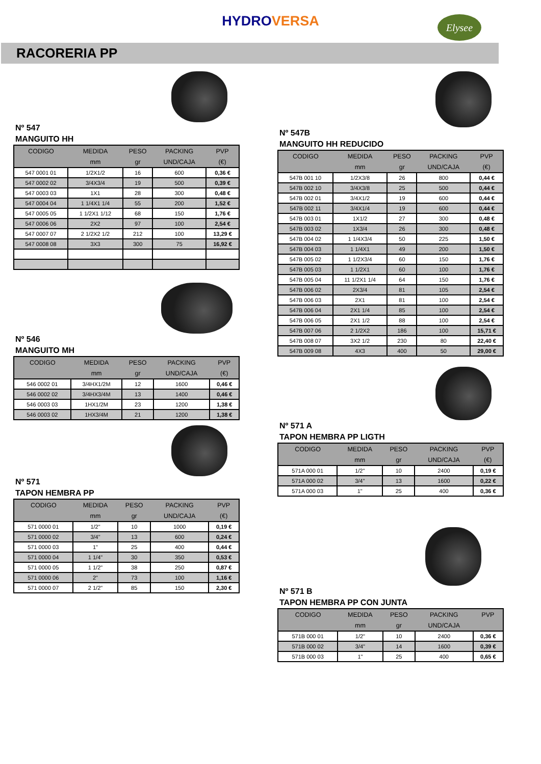HYDROVERSA
Elysee
RACORERIA PP
Nº 547
MANGUITO HH
| CODIGO | MEDIDA | PESO | PACKING | PVP |
| --- | --- | --- | --- | --- |
| | mm | gr | UND/CAJA | (€) |
| 547 0001 01 | 1/2X1/2 | 16 | 600 | 0,36 € |
| 547 0002 02 | 3/4X3/4 | 19 | 500 | 0,39 € |
| 547 0003 03 | 1X1 | 28 | 300 | 0,48 € |
| 547 0004 04 | 1 1/4X1 1/4 | 55 | 200 | 1,52 € |
| 547 0005 05 | 1 1/2X1 1/12 | 68 | 150 | 1,76 € |
| 547 0006 06 | 2X2 | 97 | 100 | 2,54 € |
| 547 0007 07 | 2 1/2X2 1/2 | 212 | 100 | 13,29 € |
| 547 0008 08 | 3X3 | 300 | 75 | 16,92 € |
Nº 546
MANGUITO MH
| CODIGO | MEDIDA | PESO | PACKING | PVP |
| --- | --- | --- | --- | --- |
| | mm | gr | UND/CAJA | (€) |
| 546 0002 01 | 3/4HX1/2M | 12 | 1600 | 0,46 € |
| 546 0002 02 | 3/4HX3/4M | 13 | 1400 | 0,46 € |
| 546 0003 03 | 1HX1/2M | 23 | 1200 | 1,38 € |
| 546 0003 02 | 1HX3/4M | 21 | 1200 | 1,38 € |
Nº 571
TAPON HEMBRA PP
| CODIGO | MEDIDA | PESO | PACKING | PVP |
| --- | --- | --- | --- | --- |
| | mm | gr | UND/CAJA | (€) |
| 571 0000 01 | 1/2" | 10 | 1000 | 0,19 € |
| 571 0000 02 | 3/4" | 13 | 600 | 0,24 € |
| 571 0000 03 | 1" | 25 | 400 | 0,44 € |
| 571 0000 04 | 1 1/4" | 30 | 350 | 0,53 € |
| 571 0000 05 | 1 1/2" | 38 | 250 | 0,87 € |
| 571 0000 06 | 2" | 73 | 100 | 1,16 € |
| 571 0000 07 | 2 1/2" | 85 | 150 | 2,30 € |
Nº 547B
MANGUITO HH REDUCIDO
| CODIGO | MEDIDA | PESO | PACKING | PVP |
| --- | --- | --- | --- | --- |
| | mm | gr | UND/CAJA | (€) |
| 547B 001 10 | 1/2X3/8 | 26 | 800 | 0,44 € |
| 547B 002 10 | 3/4X3/8 | 25 | 500 | 0,44 € |
| 547B 002 01 | 3/4X1/2 | 19 | 600 | 0,44 € |
| 547B 002 11 | 3/4X1/4 | 19 | 600 | 0,44 € |
| 547B 003 01 | 1X1/2 | 27 | 300 | 0,48 € |
| 547B 003 02 | 1X3/4 | 26 | 300 | 0,48 € |
| 547B 004 02 | 1 1/4X3/4 | 50 | 225 | 1,50 € |
| 547B 004 03 | 1 1/4X1 | 49 | 200 | 1,50 € |
| 547B 005 02 | 1 1/2X3/4 | 60 | 150 | 1,76 € |
| 547B 005 03 | 1 1/2X1 | 60 | 100 | 1,76 € |
| 547B 005 04 | 11 1/2X1 1/4 | 64 | 150 | 1,76 € |
| 547B 006 02 | 2X3/4 | 81 | 105 | 2,54 € |
| 547B 006 03 | 2X1 | 81 | 100 | 2,54 € |
| 547B 006 04 | 2X1 1/4 | 85 | 100 | 2,54 € |
| 547B 006 05 | 2X1 1/2 | 88 | 100 | 2,54 € |
| 547B 007 06 | 2 1/2X2 | 186 | 100 | 15,71 € |
| 547B 008 07 | 3X2 1/2 | 230 | 80 | 22,40 € |
| 547B 009 08 | 4X3 | 400 | 50 | 29,00 € |
Nº 571 A
TAPON HEMBRA PP LIGTH
| CODIGO | MEDIDA | PESO | PACKING | PVP |
| --- | --- | --- | --- | --- |
| | mm | gr | UND/CAJA | (€) |
| 571A 000 01 | 1/2" | 10 | 2400 | 0,19 € |
| 571A 000 02 | 3/4" | 13 | 1600 | 0,22 € |
| 571A 000 03 | 1" | 25 | 400 | 0,36 € |
Nº 571 B
TAPON HEMBRA PP CON JUNTA
| CODIGO | MEDIDA | PESO | PACKING | PVP |
| --- | --- | --- | --- | --- |
| | mm | gr | UND/CAJA | |
| 571B 000 01 | 1/2" | 10 | 2400 | 0,36 € |
| 571B 000 02 | 3/4" | 14 | 1600 | 0,39 € |
| 571B 000 03 | 1" | 25 | 400 | 0,65 € |